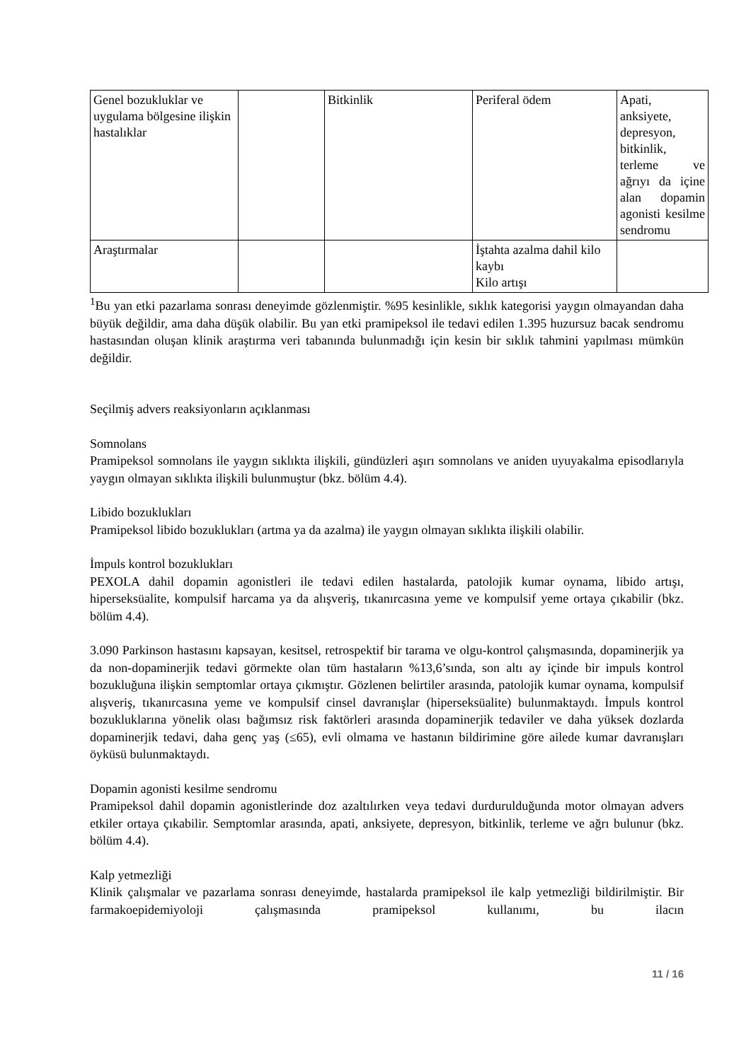| Genel bozukluklar ve uygulama bölgesine ilişkin hastalıklar | | Bitkinlik | Periferal ödem | Apati, anksiyete, depresyon, bitkinlik, terleme ve ağrıyı da içine alan dopamin agonisti kesilme sendromu |
| Araştırmalar | | | İştahta azalma dahil kilo kaybı Kilo artışı | |
<sup>1</sup> Bu yan etki pazarlama sonrası deneyimde gözlenmiştir. %95 kesinlikle, sıklık kategorisi yaygın olmayandan daha büyük değildir, ama daha düşük olabilir. Bu yan etki pramipeksol ile tedavi edilen 1.395 huzursuz bacak sendromu hastasından oluşan klinik araştırma veri tabanında bulunmadığı için kesin bir sıklık tahmini yapılması mümkün değildir.
Seçilmiş advers reaksiyonların açıklanması
Somnolans
Pramipeksol somnolans ile yaygın sıklıkta ilişkili, gündüzleri aşırı somnolans ve aniden uyuyakalma episodlarıyla yaygın olmayan sıklıkta ilişkili bulunmuştur (bkz. bölüm 4.4).
Libido bozuklukları
Pramipeksol libido bozuklukları (artma ya da azalma) ile yaygın olmayan sıklıkta ilişkili olabilir.
İmpuls kontrol bozuklukları
PEXOLA dahil dopamin agonistleri ile tedavi edilen hastalarda, patolojik kumar oynama, libido artışı, hiperseksüalite, kompulsif harcama ya da alışveriş, tıkanırcasına yeme ve kompulsif yeme ortaya çıkabilir (bkz. bölüm 4.4).
3.090 Parkinson hastasını kapsayan, kesitsel, retrospektif bir tarama ve olgu-kontrol çalışmasında, dopaminerjik ya da non-dopaminerjik tedavi görmekte olan tüm hastaların %13,6’sında, son altı ay içinde bir impuls kontrol bozukluğuna ilişkin semptomlar ortaya çıkmıştır. Gözlenen belirtiler arasında, patolojik kumar oynama, kompulsif alışveriş, tıkanırcasına yeme ve kompulsif cinsel davranışlar (hiperseksüalite) bulunmaktaydı. İmpuls kontrol bozukluklarına yönelik olası bağımsız risk faktörleri arasında dopaminerjik tedaviler ve daha yüksek dozlarda dopaminerjik tedavi, daha genç yaş (≤65), evli olmama ve hastanın bildirimine göre ailede kumar davranışları öyküsü bulunmaktaydı.
Dopamin agonisti kesilme sendromu
Pramipeksol dahil dopamin agonistlerinde doz azaltılırken veya tedavi durdurulduğunda motor olmayan advers etkiler ortaya çıkabilir. Semptomlar arasında, apati, anksiyete, depresyon, bitkinlik, terleme ve ağrı bulunur (bkz. bölüm 4.4).
Kalp yetmezliği
Klinik çalışmalar ve pazarlama sonrası deneyimde, hastalarda pramipeksol ile kalp yetmezliği bildirilmiştir. Bir farmakoepidemiyoloji çalışmasında pramipeksol kullanımı, bu ilacın
11 / 16